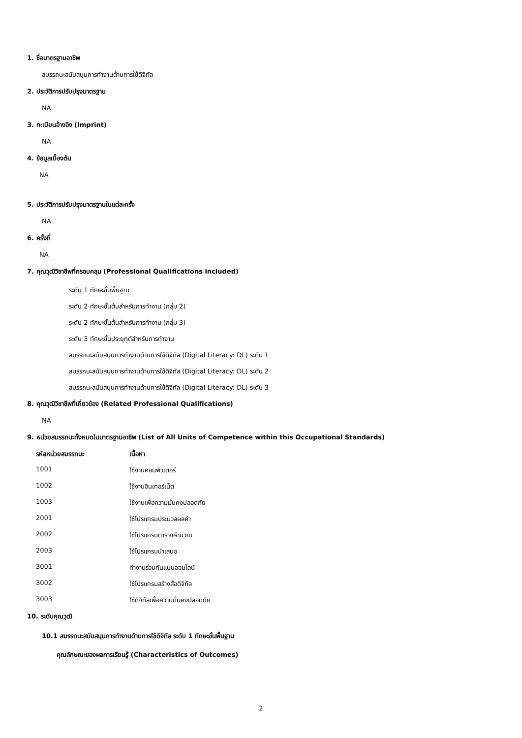1. ชื่อมาตรฐานอาชีพ
สมรรถนะสนับสนุนการทำงานด้านการใช้ดิจิทัล
2. ประวัติการปรับปรุงมาตรฐาน
NA
3. ทะเบียนอ้างอิง (Imprint)
NA
4. ข้อมูลเบื้องต้น
NA
5. ประวัติการปรับปรุงมาตรฐานในแต่ละครั้ง
NA
6. ครั้งที่
NA
7. คุณวุฒิวิชาชีพที่ครอบคลุม (Professional Qualifications included)
ระดับ 1 ทักษะขั้นพื้นฐาน
ระดับ 2 ทักษะขั้นต้นสำหรับการทำงาน (กลุ่ม 2)
ระดับ 2 ทักษะขั้นต้นสำหรับการทำงาน (กลุ่ม 3)
ระดับ 3 ทักษะขั้นประยุกต์สำหรับการทำงาน
สมรรถนะสนับสนุนการทำงานด้านการใช้ดิจิทัล (Digital Literacy: DL) ระดับ 1
สมรรถนะสนับสนุนการทำงานด้านการใช้ดิจิทัล (Digital Literacy: DL) ระดับ 2
สมรรถนะสนับสนุนการทำงานด้านการใช้ดิจิทัล (Digital Literacy: DL) ระดับ 3
8. คุณวุฒิวิชาชีพที่เกี่ยวข้อง (Related Professional Qualifications)
NA
9. หน่วยสมรรถนะทั้งหมดในมาตรฐานอาชีพ (List of All Units of Competence within this Occupational Standards)
| รหัสหน่วยสมรรถนะ | เนื้อหา |
| --- | --- |
| 1001 | ใช้งานคอมพิวเตอร์ |
| 1002 | ใช้งานอินเทอร์เน็ต |
| 1003 | ใช้งานเพื่อความมั่นคงปลอดภัย |
| 2001 | ใช้โปรแกรมประมวลผลคำ |
| 2002 | ใช้โปรแกรมตารางคำนวณ |
| 2003 | ใช้โปรแกรมนำเสนอ |
| 3001 | ทำงานร่วมกันแบบออนไลน์ |
| 3002 | ใช้โปรแกรมสร้างสื่อดิจิทัล |
| 3003 | ใช้ดิจิทัลเพื่อความมั่นคงปลอดภัย |
10. ระดับคุณวุฒิ
10.1 สมรรถนะสนับสนุนการทำงานด้านการใช้ดิจิทัล ระดับ 1 ทักษะขั้นพื้นฐาน
คุณลักษณะของผลการเรียนรู้ (Characteristics of Outcomes)
2